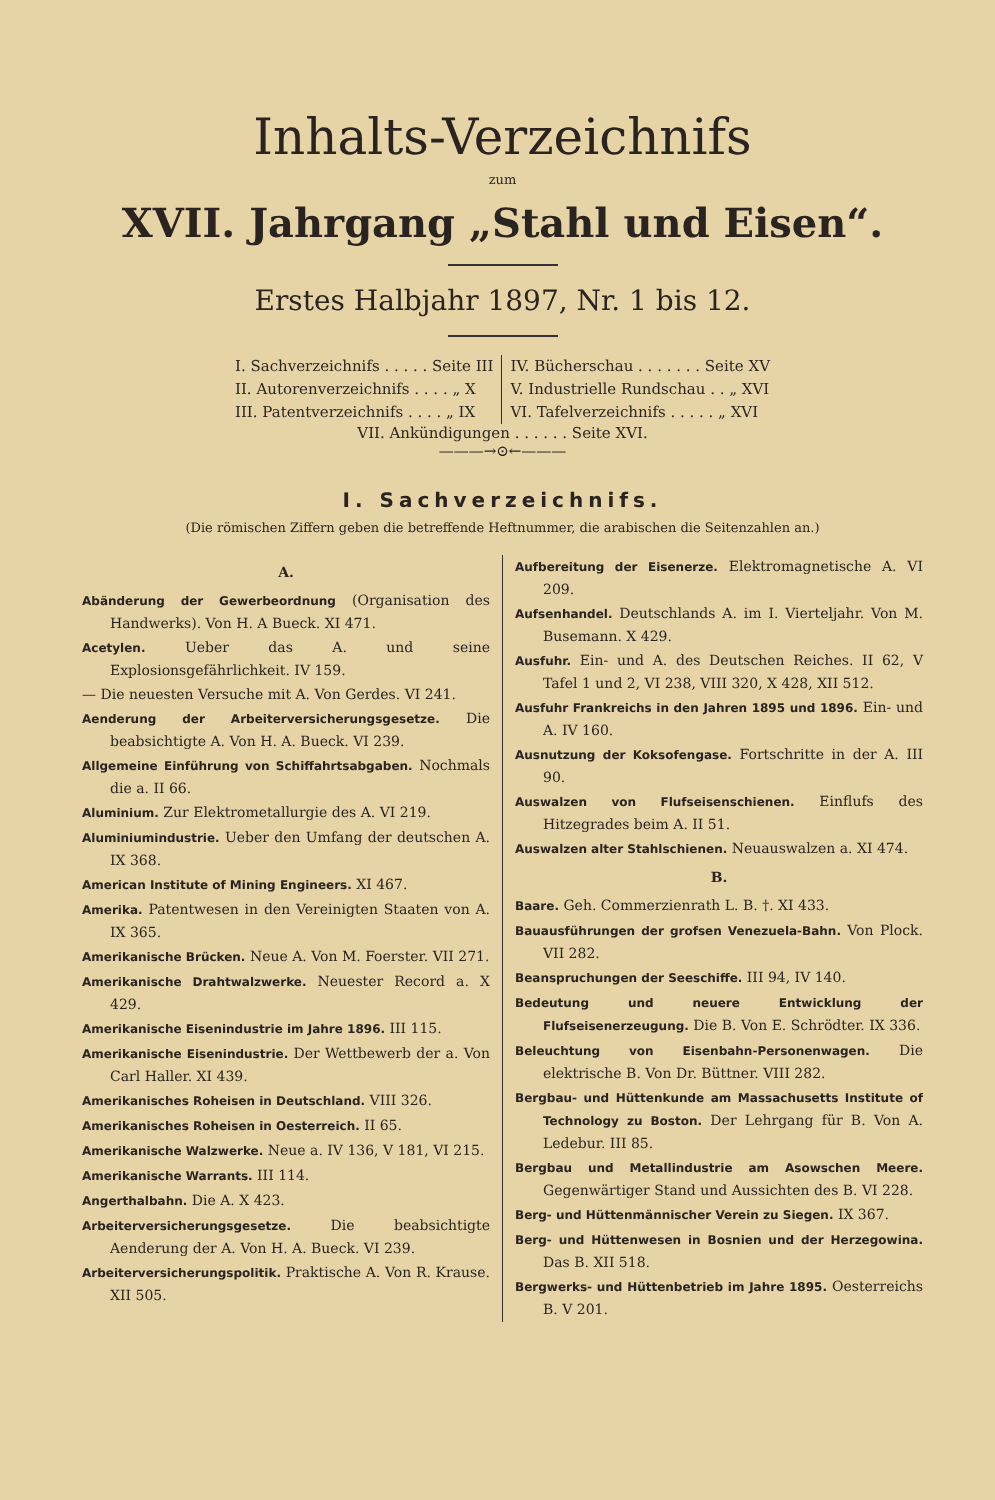Inhalts-Verzeichnifs
zum
XVII. Jahrgang „Stahl und Eisen“.
Erstes Halbjahr 1897, Nr. 1 bis 12.
I. Sachverzeichnifs . . . . . Seite III
II. Autorenverzeichnifs . . . . „ X
III. Patentverzeichnifs . . . . „ IX
IV. Bücherschau . . . . . . . Seite XV
V. Industrielle Rundschau . . „ XVI
VI. Tafelverzeichnifs . . . . . „ XVI
VII. Ankündigungen . . . . . . Seite XVI.
———→⊙←———
I. Sachverzeichnifs.
(Die römischen Ziffern geben die betreffende Heftnummer, die arabischen die Seitenzahlen an.)
A.
Abänderung der Gewerbeordnung (Organisation des Handwerks). Von H. A Bueck. XI 471.
Acetylen. Ueber das A. und seine Explosionsgefährlichkeit. IV 159.
— Die neuesten Versuche mit A. Von Gerdes. VI 241.
Aenderung der Arbeiterversicherungsgesetze. Die beabsichtigte A. Von H. A. Bueck. VI 239.
Allgemeine Einführung von Schiffahrtsabgaben. Nochmals die a. II 66.
Aluminium. Zur Elektrometallurgie des A. VI 219.
Aluminiumindustrie. Ueber den Umfang der deutschen A. IX 368.
American Institute of Mining Engineers. XI 467.
Amerika. Patentwesen in den Vereinigten Staaten von A. IX 365.
Amerikanische Brücken. Neue A. Von M. Foerster. VII 271.
Amerikanische Drahtwalzwerke. Neuester Record a. X 429.
Amerikanische Eisenindustrie im Jahre 1896. III 115.
Amerikanische Eisenindustrie. Der Wettbewerb der a. Von Carl Haller. XI 439.
Amerikanisches Roheisen in Deutschland. VIII 326.
Amerikanisches Roheisen in Oesterreich. II 65.
Amerikanische Walzwerke. Neue a. IV 136, V 181, VI 215.
Amerikanische Warrants. III 114.
Angerthalbahn. Die A. X 423.
Arbeiterversicherungsgesetze. Die beabsichtigte Aenderung der A. Von H. A. Bueck. VI 239.
Arbeiterversicherungspolitik. Praktische A. Von R. Krause. XII 505.
Aufbereitung der Eisenerze. Elektromagnetische A. VI 209.
Aufsenhandel. Deutschlands A. im I. Vierteljahr. Von M. Busemann. X 429.
Ausfuhr. Ein- und A. des Deutschen Reiches. II 62, V Tafel 1 und 2, VI 238, VIII 320, X 428, XII 512.
Ausfuhr Frankreichs in den Jahren 1895 und 1896. Ein- und A. IV 160.
Ausnutzung der Koksofengase. Fortschritte in der A. III 90.
Auswalzen von Flufseisenschienen. Einflufs des Hitzegrades beim A. II 51.
Auswalzen alter Stahlschienen. Neuauswalzen a. XI 474.
B.
Baare. Geh. Commerzienrath L. B. †. XI 433.
Bauausführungen der grofsen Venezuela-Bahn. Von Plock. VII 282.
Beanspruchungen der Seeschiffe. III 94, IV 140.
Bedeutung und neuere Entwicklung der Flufseisenerzeugung. Die B. Von E. Schrödter. IX 336.
Beleuchtung von Eisenbahn-Personenwagen. Die elektrische B. Von Dr. Büttner. VIII 282.
Bergbau- und Hüttenkunde am Massachusetts Institute of Technology zu Boston. Der Lehrgang für B. Von A. Ledebur. III 85.
Bergbau und Metallindustrie am Asowschen Meere. Gegenwärtiger Stand und Aussichten des B. VI 228.
Berg- und Hüttenmännischer Verein zu Siegen. IX 367.
Berg- und Hüttenwesen in Bosnien und der Herzegowina. Das B. XII 518.
Bergwerks- und Hüttenbetrieb im Jahre 1895. Oesterreichs B. V 201.